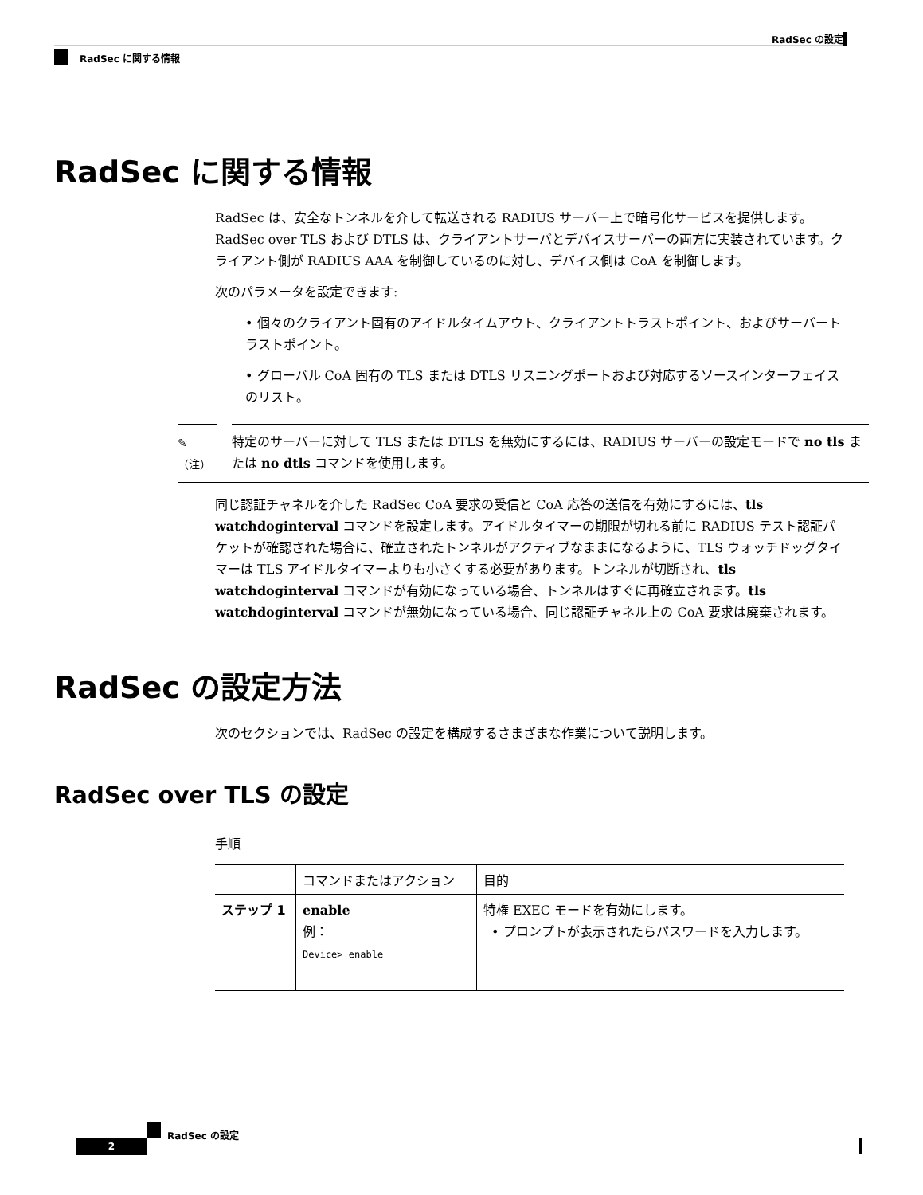RadSec の設定
RadSec に関する情報
RadSec に関する情報
RadSec は、安全なトンネルを介して転送される RADIUS サーバー上で暗号化サービスを提供します。RadSec over TLS および DTLS は、クライアントサーバとデバイスサーバーの両方に実装されています。クライアント側が RADIUS AAA を制御しているのに対し、デバイス側は CoA を制御します。
次のパラメータを設定できます:
• 個々のクライアント固有のアイドルタイムアウト、クライアントトラストポイント、およびサーバートラストポイント。
• グローバル CoA 固有の TLS または DTLS リスニングポートおよび対応するソースインターフェイスのリスト。
✎
（注）
特定のサーバーに対して TLS または DTLS を無効にするには、RADIUS サーバーの設定モードで no tls または no dtls コマンドを使用します。
同じ認証チャネルを介した RadSec CoA 要求の受信と CoA 応答の送信を有効にするには、tls watchdoginterval コマンドを設定します。アイドルタイマーの期限が切れる前に RADIUS テスト認証パケットが確認された場合に、確立されたトンネルがアクティブなままになるように、TLS ウォッチドッグタイマーは TLS アイドルタイマーよりも小さくする必要があります。トンネルが切断され、tls watchdoginterval コマンドが有効になっている場合、トンネルはすぐに再確立されます。tls watchdoginterval コマンドが無効になっている場合、同じ認証チャネル上の CoA 要求は廃棄されます。
RadSec の設定方法
次のセクションでは、RadSec の設定を構成するさまざまな作業について説明します。
RadSec over TLS の設定
手順
| | コマンドまたはアクション | 目的 |
| --- | --- | --- |
| ステップ 1 | enable 例： Device> enable | 特権 EXEC モードを有効にします。 • プロンプトが表示されたらパスワードを入力します。 |
RadSec の設定
2